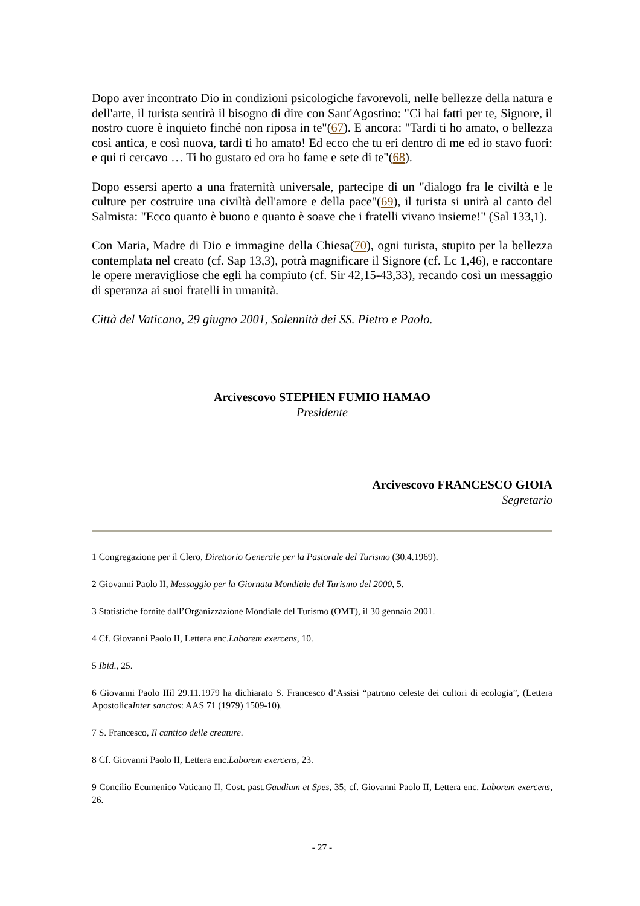Dopo aver incontrato Dio in condizioni psicologiche favorevoli, nelle bellezze della natura e dell'arte, il turista sentirà il bisogno di dire con Sant'Agostino: "Ci hai fatti per te, Signore, il nostro cuore è inquieto finché non riposa in te"(67). E ancora: "Tardi ti ho amato, o bellezza così antica, e così nuova, tardi ti ho amato! Ed ecco che tu eri dentro di me ed io stavo fuori: e qui ti cercavo … Ti ho gustato ed ora ho fame e sete di te"(68).
Dopo essersi aperto a una fraternità universale, partecipe di un "dialogo fra le civiltà e le culture per costruire una civiltà dell'amore e della pace"(69), il turista si unirà al canto del Salmista: "Ecco quanto è buono e quanto è soave che i fratelli vivano insieme!" (Sal 133,1).
Con Maria, Madre di Dio e immagine della Chiesa(70), ogni turista, stupito per la bellezza contemplata nel creato (cf. Sap 13,3), potrà magnificare il Signore (cf. Lc 1,46), e raccontare le opere meravigliose che egli ha compiuto (cf. Sir 42,15-43,33), recando così un messaggio di speranza ai suoi fratelli in umanità.
Città del Vaticano, 29 giugno 2001, Solennità dei SS. Pietro e Paolo.
Arcivescovo STEPHEN FUMIO HAMAO
Presidente
Arcivescovo FRANCESCO GIOIA
Segretario
1 Congregazione per il Clero, Direttorio Generale per la Pastorale del Turismo (30.4.1969).
2 Giovanni Paolo II, Messaggio per la Giornata Mondiale del Turismo del 2000, 5.
3 Statistiche fornite dall’Organizzazione Mondiale del Turismo (OMT), il 30 gennaio 2001.
4 Cf. Giovanni Paolo II, Lettera enc.Laborem exercens, 10.
5 Ibid., 25.
6 Giovanni Paolo IIil 29.11.1979 ha dichiarato S. Francesco d’Assisi “patrono celeste dei cultori di ecologia”, (Lettera ApostolicaInter sanctos: AAS 71 (1979) 1509-10).
7 S. Francesco, Il cantico delle creature.
8 Cf. Giovanni Paolo II, Lettera enc.Laborem exercens, 23.
9 Concilio Ecumenico Vaticano II, Cost. past.Gaudium et Spes, 35; cf. Giovanni Paolo II, Lettera enc. Laborem exercens, 26.
- 27 -